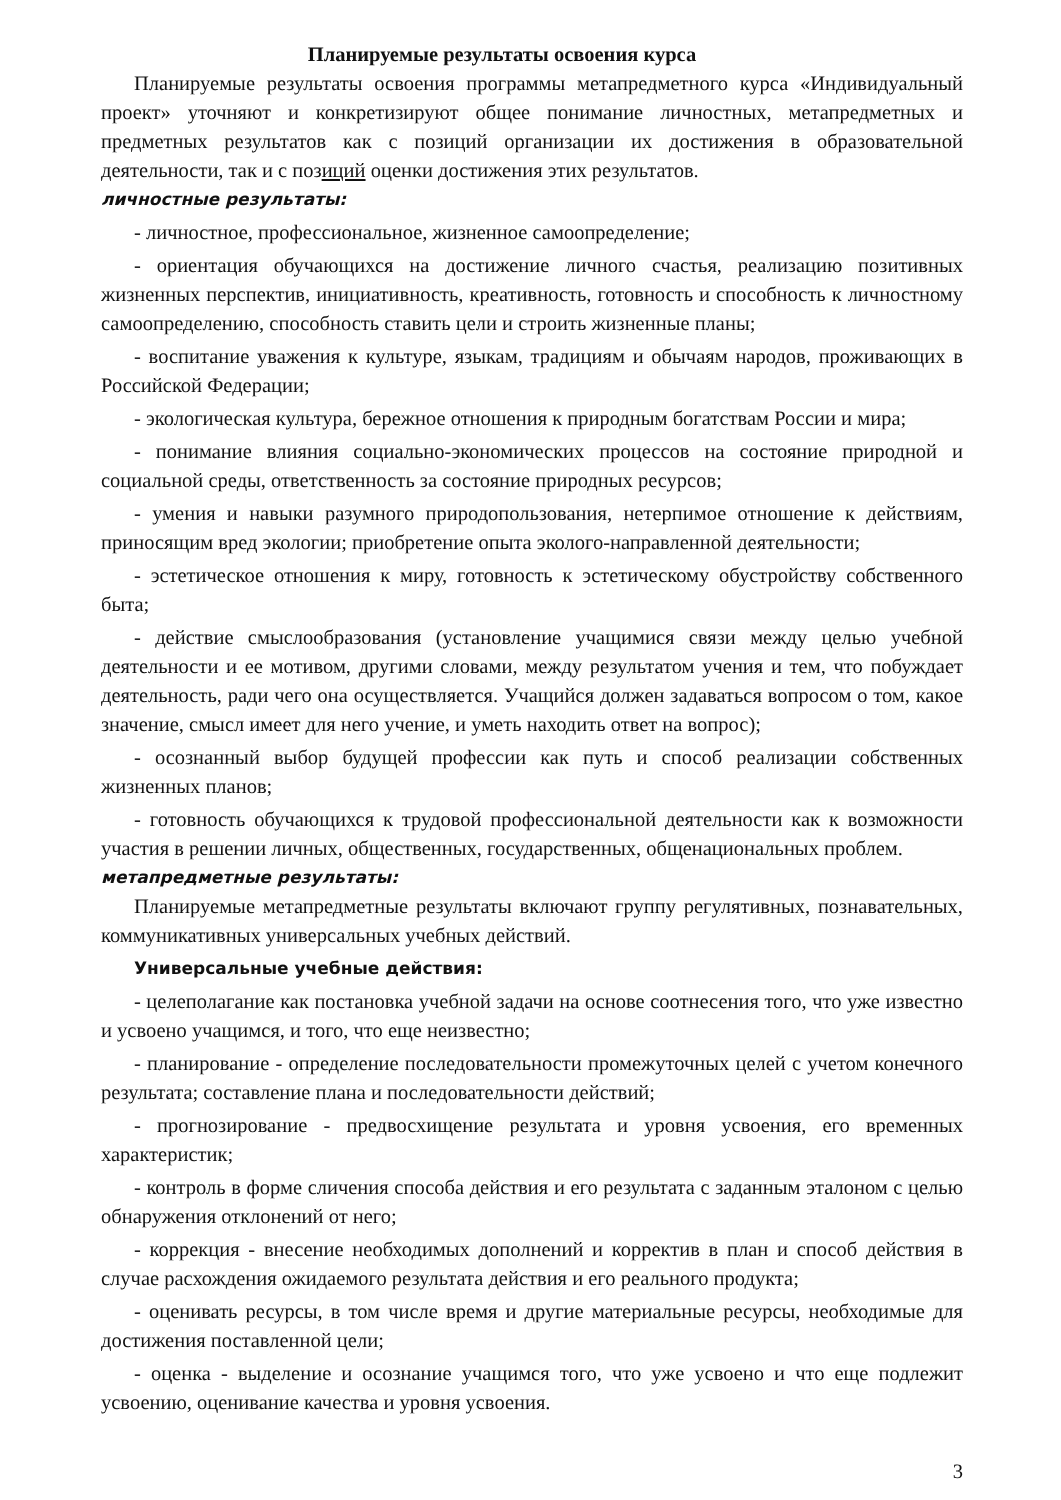Планируемые результаты освоения курса
Планируемые результаты освоения программы метапредметного курса «Индивидуальный проект» уточняют и конкретизируют общее понимание личностных, метапредметных и предметных результатов как с позиций организации их достижения в образовательной деятельности, так и с позиций оценки достижения этих результатов.
личностные результаты:
- личностное, профессиональное, жизненное самоопределение;
- ориентация обучающихся на достижение личного счастья, реализацию позитивных жизненных перспектив, инициативность, креативность, готовность и способность к личностному самоопределению, способность ставить цели и строить жизненные планы;
- воспитание уважения к культуре, языкам, традициям и обычаям народов, проживающих в Российской Федерации;
- экологическая культура, бережное отношения к природным богатствам России и мира;
- понимание влияния социально-экономических процессов на состояние природной и социальной среды, ответственность за состояние природных ресурсов;
- умения и навыки разумного природопользования, нетерпимое отношение к действиям, приносящим вред экологии; приобретение опыта эколого-направленной деятельности;
- эстетическое отношения к миру, готовность к эстетическому обустройству собственного быта;
- действие смыслообразования (установление учащимися связи между целью учебной деятельности и ее мотивом, другими словами, между результатом учения и тем, что побуждает деятельность, ради чего она осуществляется. Учащийся должен задаваться вопросом о том, какое значение, смысл имеет для него учение, и уметь находить ответ на вопрос);
- осознанный выбор будущей профессии как путь и способ реализации собственных жизненных планов;
- готовность обучающихся к трудовой профессиональной деятельности как к возможности участия в решении личных, общественных, государственных, общенациональных проблем.
метапредметные результаты:
Планируемые метапредметные результаты включают группу регулятивных, познавательных, коммуникативных универсальных учебных действий.
Универсальные учебные действия:
- целеполагание как постановка учебной задачи на основе соотнесения того, что уже известно и усвоено учащимся, и того, что еще неизвестно;
- планирование - определение последовательности промежуточных целей с учетом конечного результата; составление плана и последовательности действий;
- прогнозирование - предвосхищение результата и уровня усвоения, его временных характеристик;
- контроль в форме сличения способа действия и его результата с заданным эталоном с целью обнаружения отклонений от него;
- коррекция - внесение необходимых дополнений и корректив в план и способ действия в случае расхождения ожидаемого результата действия и его реального продукта;
- оценивать ресурсы, в том числе время и другие материальные ресурсы, необходимые для достижения поставленной цели;
- оценка - выделение и осознание учащимся того, что уже усвоено и что еще подлежит усвоению, оценивание качества и уровня усвоения.
3